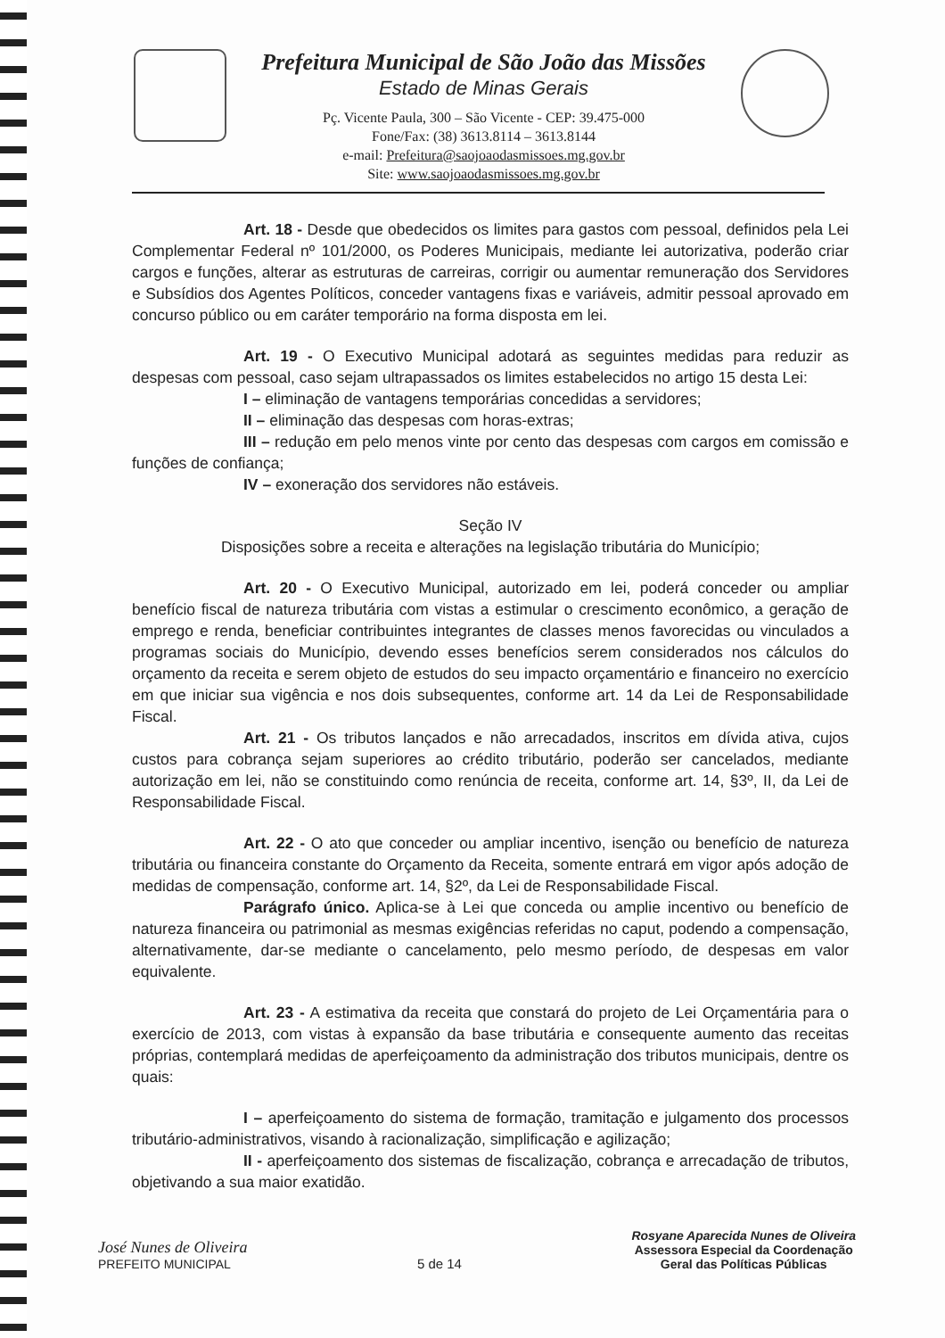Prefeitura Municipal de São João das Missões
Estado de Minas Gerais
Pç. Vicente Paula, 300 – São Vicente - CEP: 39.475-000
Fone/Fax: (38) 3613.8114 – 3613.8144
e-mail: Prefeitura@saojoaodasmissoes.mg.gov.br
Site: www.saojoaodasmissoes.mg.gov.br
Art. 18 - Desde que obedecidos os limites para gastos com pessoal, definidos pela Lei Complementar Federal nº 101/2000, os Poderes Municipais, mediante lei autorizativa, poderão criar cargos e funções, alterar as estruturas de carreiras, corrigir ou aumentar remuneração dos Servidores e Subsídios dos Agentes Políticos, conceder vantagens fixas e variáveis, admitir pessoal aprovado em concurso público ou em caráter temporário na forma disposta em lei.
Art. 19 - O Executivo Municipal adotará as seguintes medidas para reduzir as despesas com pessoal, caso sejam ultrapassados os limites estabelecidos no artigo 15 desta Lei:
I – eliminação de vantagens temporárias concedidas a servidores;
II – eliminação das despesas com horas-extras;
III – redução em pelo menos vinte por cento das despesas com cargos em comissão e funções de confiança;
IV – exoneração dos servidores não estáveis.
Seção IV
Disposições sobre a receita e alterações na legislação tributária do Município;
Art. 20 - O Executivo Municipal, autorizado em lei, poderá conceder ou ampliar benefício fiscal de natureza tributária com vistas a estimular o crescimento econômico, a geração de emprego e renda, beneficiar contribuintes integrantes de classes menos favorecidas ou vinculados a programas sociais do Município, devendo esses benefícios serem considerados nos cálculos do orçamento da receita e serem objeto de estudos do seu impacto orçamentário e financeiro no exercício em que iniciar sua vigência e nos dois subsequentes, conforme art. 14 da Lei de Responsabilidade Fiscal.
Art. 21 - Os tributos lançados e não arrecadados, inscritos em dívida ativa, cujos custos para cobrança sejam superiores ao crédito tributário, poderão ser cancelados, mediante autorização em lei, não se constituindo como renúncia de receita, conforme art. 14, §3º, II, da Lei de Responsabilidade Fiscal.
Art. 22 - O ato que conceder ou ampliar incentivo, isenção ou benefício de natureza tributária ou financeira constante do Orçamento da Receita, somente entrará em vigor após adoção de medidas de compensação, conforme art. 14, §2º, da Lei de Responsabilidade Fiscal.
Parágrafo único. Aplica-se à Lei que conceda ou amplie incentivo ou benefício de natureza financeira ou patrimonial as mesmas exigências referidas no caput, podendo a compensação, alternativamente, dar-se mediante o cancelamento, pelo mesmo período, de despesas em valor equivalente.
Art. 23 - A estimativa da receita que constará do projeto de Lei Orçamentária para o exercício de 2013, com vistas à expansão da base tributária e consequente aumento das receitas próprias, contemplará medidas de aperfeiçoamento da administração dos tributos municipais, dentre os quais:
I – aperfeiçoamento do sistema de formação, tramitação e julgamento dos processos tributário-administrativos, visando à racionalização, simplificação e agilização;
II - aperfeiçoamento dos sistemas de fiscalização, cobrança e arrecadação de tributos, objetivando a sua maior exatidão.
José Nunes de Oliveira
PREFEITO MUNICIPAL
5 de 14
Rosyane Aparecida Nunes de Oliveira
Assessora Especial da Coordenação
Geral das Políticas Públicas